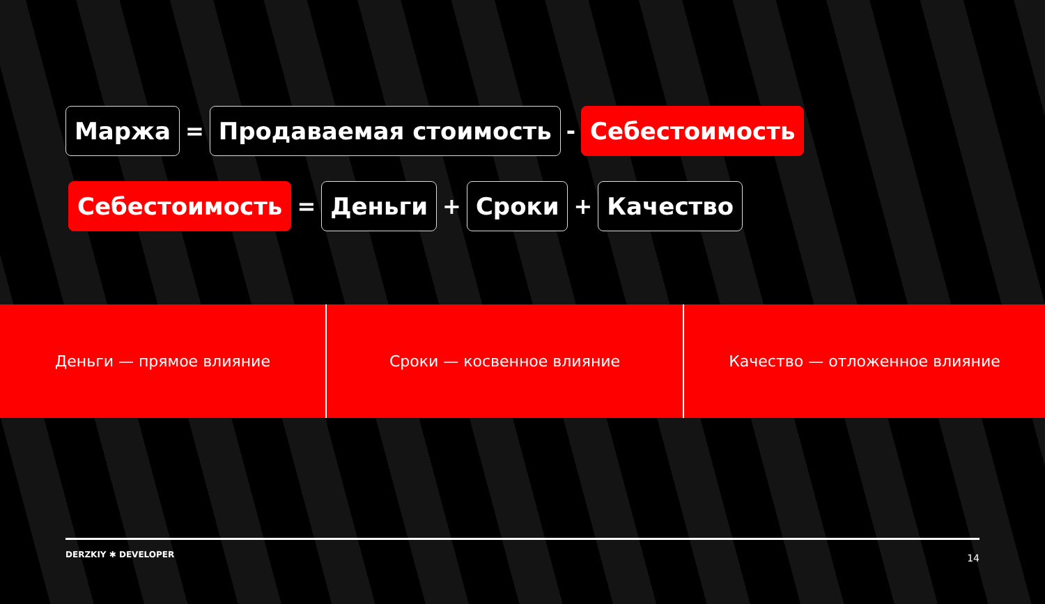Маржа = Продаваемая стоимость - Себестоимость
Себестоимость = Деньги + Сроки + Качество
Деньги — прямое влияние Сроки — косвенное влияние Качество — отложенное влияние
DERZKIY ✱ DEVELOPER 14